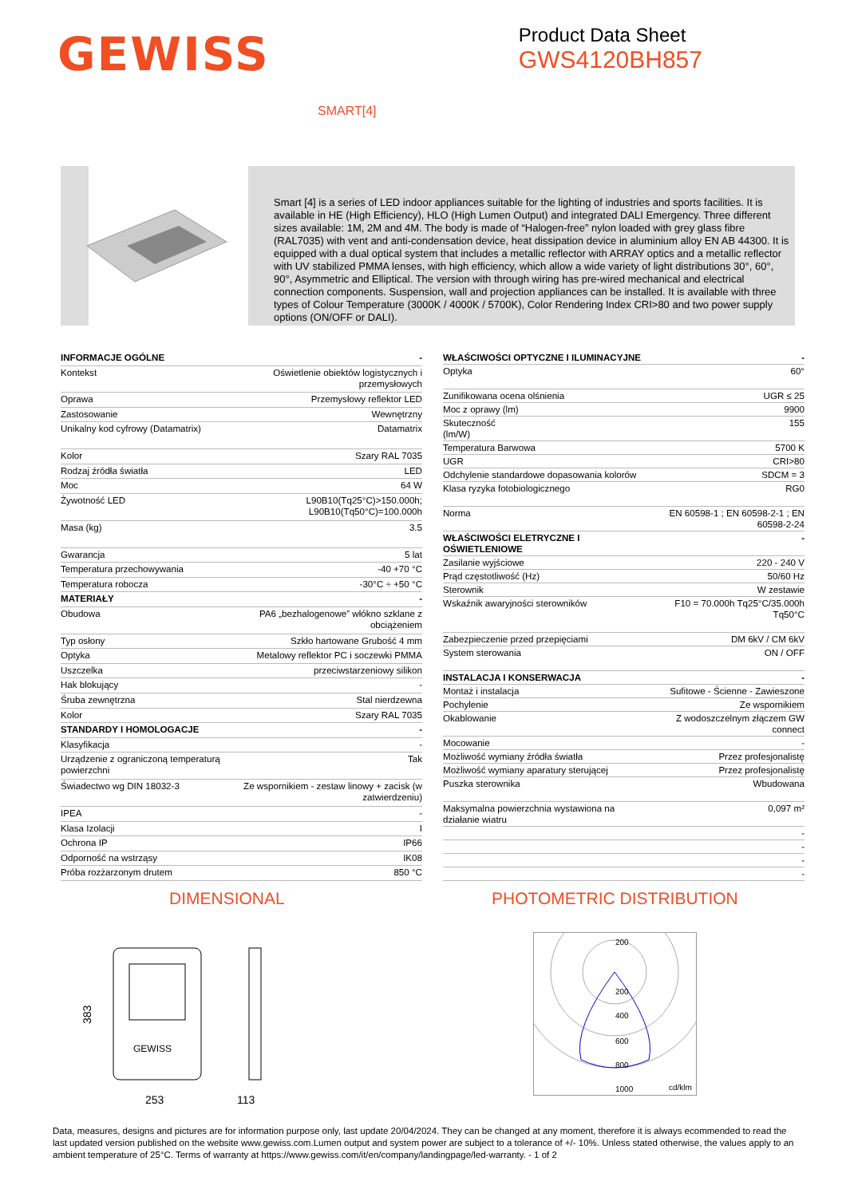GEWISS
Product Data Sheet
GWS4120BH857
SMART[4]
Smart [4] is a series of LED indoor appliances suitable for the lighting of industries and sports facilities. It is available in HE (High Efficiency), HLO (High Lumen Output) and integrated DALI Emergency. Three different sizes available: 1M, 2M and 4M. The body is made of “Halogen-free” nylon loaded with grey glass fibre (RAL7035) with vent and anti-condensation device, heat dissipation device in aluminium alloy EN AB 44300. It is equipped with a dual optical system that includes a metallic reflector with ARRAY optics and a metallic reflector with UV stabilized PMMA lenses, with high efficiency, which allow a wide variety of light distributions 30°, 60°, 90°, Asymmetric and Elliptical. The version with through wiring has pre-wired mechanical and electrical connection components. Suspension, wall and projection appliances can be installed. It is available with three types of Colour Temperature (3000K / 4000K / 5700K), Color Rendering Index CRI>80 and two power supply options (ON/OFF or DALI).
| INFORMACJE OGÓLNE | - |
| Kontekst | Oświetlenie obiektów logistycznych i przemysłowych |
| Oprawa | Przemysłowy reflektor LED |
| Zastosowanie | Wewnętrzny |
| Unikalny kod cyfrowy (Datamatrix) | Datamatrix |
| Kolor | Szary RAL 7035 |
| Rodzaj źródła światła | LED |
| Moc | 64 W |
| Żywotność LED | L90B10(Tq25°C)>150.000h; L90B10(Tq50°C)=100.000h |
| Masa (kg) | 3.5 |
| Gwarancja | 5 lat |
| Temperatura przechowywania | -40 +70 °C |
| Temperatura robocza | -30°C ÷ +50 °C |
| MATERIAŁY | - |
| Obudowa | PA6 „bezhalogenowe” włókno szklane z obciążeniem |
| Typ osłony | Szkło hartowane Grubość 4 mm |
| Optyka | Metalowy reflektor PC i soczewki PMMA |
| Uszczelka | przeciwstarzeniowy silikon |
| Hak blokujący | - |
| Śruba zewnętrzna | Stal nierdzewna |
| Kolor | Szary RAL 7035 |
| STANDARDY I HOMOLOGACJE | - |
| Klasyfikacja | - |
| Urządzenie z ograniczoną temperaturą powierzchni | Tak |
| Świadectwo wg DIN 18032-3 | Ze wspornikiem - zestaw linowy + zacisk (w zatwierdzeniu) |
| IPEA | - |
| Klasa Izolacji | I |
| Ochrona IP | IP66 |
| Odporność na wstrząsy | IK08 |
| Próba rozżarzonym drutem | 850 °C |
| WŁAŚCIWOŚCI OPTYCZNE I ILUMINACYJNE | - |
| Optyka | 60° |
| Zunifikowana ocena olśnienia | UGR ≤ 25 |
| Moc z oprawy (lm) | 9900 |
| Skuteczność (lm/W) | 155 |
| Temperatura Barwowa | 5700 K |
| UGR | CRI>80 |
| Odchylenie standardowe dopasowania kolorów | SDCM = 3 |
| Klasa ryzyka fotobiologicznego | RG0 |
| Norma | EN 60598-1 ; EN 60598-2-1 ; EN 60598-2-24 |
| WŁAŚCIWOŚCI ELETRYCZNE I OŚWIETLENIOWE | - |
| Zasilanie wyjściowe | 220 - 240 V |
| Prąd częstotliwość (Hz) | 50/60 Hz |
| Sterownik | W zestawie |
| Wskaźnik awaryjności sterowników | F10 = 70.000h Tq25°C/35.000h Tq50°C |
| Zabezpieczenie przed przepięciami | DM 6kV / CM 6kV |
| System sterowania | ON / OFF |
| INSTALACJA I KONSERWACJA | - |
| Montaż i instalacja | Sufitowe - Ścienne - Zawieszone |
| Pochylenie | Ze wspornikiem |
| Okablowanie | Z wodoszczelnym złączem GW connect |
| Mocowanie | - |
| Możliwość wymiany źródła światła | Przez profesjonalistę |
| Możliwość wymiany aparatury sterującej | Przez profesjonalistę |
| Puszka sterownika | Wbudowana |
| Maksymalna powierzchnia wystawiona na działanie wiatru | 0,097 m² |
| | - |
| | - |
| | - |
| | - |
DIMENSIONAL
GEWISS
383
253
113
PHOTOMETRIC DISTRIBUTION
200
200
400
600
800
1000
cd/klm
Data, measures, designs and pictures are for information purpose only, last update 20/04/2024. They can be changed at any moment, therefore it is always ecommended to read the last updated version published on the website www.gewiss.com.Lumen output and system power are subject to a tolerance of +/- 10%. Unless stated otherwise, the values apply to an ambient temperature of 25°C. Terms of warranty at https://www.gewiss.com/it/en/company/landingpage/led-warranty. - 1 of 2